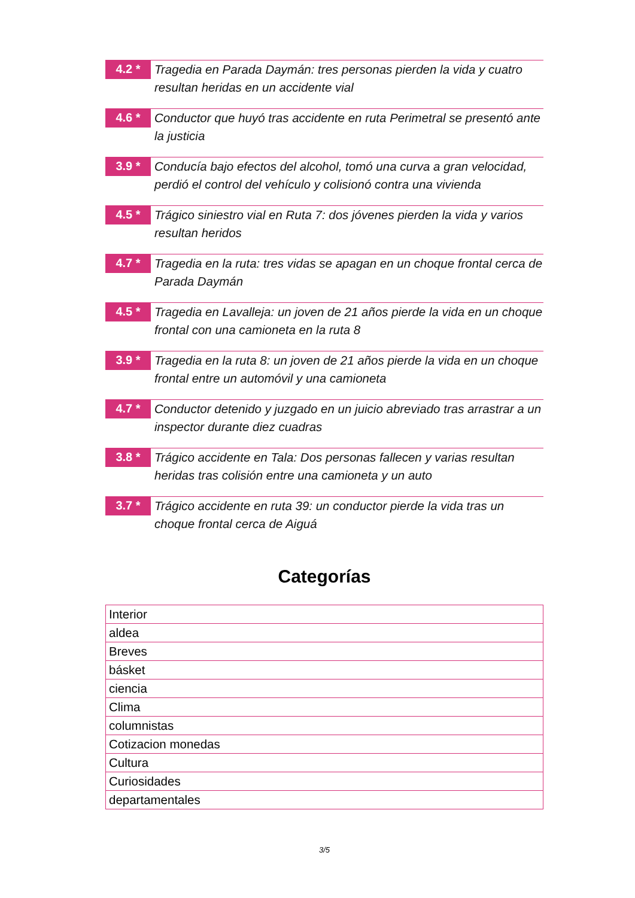4.2 *
Tragedia en Parada Daymán: tres personas pierden la vida y cuatro resultan heridas en un accidente vial
4.6 *
Conductor que huyó tras accidente en ruta Perimetral se presentó ante la justicia
3.9 *
Conducía bajo efectos del alcohol, tomó una curva a gran velocidad, perdió el control del vehículo y colisionó contra una vivienda
4.5 *
Trágico siniestro vial en Ruta 7: dos jóvenes pierden la vida y varios resultan heridos
4.7 *
Tragedia en la ruta: tres vidas se apagan en un choque frontal cerca de Parada Daymán
4.5 *
Tragedia en Lavalleja: un joven de 21 años pierde la vida en un choque frontal con una camioneta en la ruta 8
3.9 *
Tragedia en la ruta 8: un joven de 21 años pierde la vida en un choque frontal entre un automóvil y una camioneta
4.7 *
Conductor detenido y juzgado en un juicio abreviado tras arrastrar a un inspector durante diez cuadras
3.8 *
Trágico accidente en Tala: Dos personas fallecen y varias resultan heridas tras colisión entre una camioneta y un auto
3.7 *
Trágico accidente en ruta 39: un conductor pierde la vida tras un choque frontal cerca de Aiguá
Categorías
| Interior |
| aldea |
| Breves |
| básket |
| ciencia |
| Clima |
| columnistas |
| Cotizacion monedas |
| Cultura |
| Curiosidades |
| departamentales |
3/5